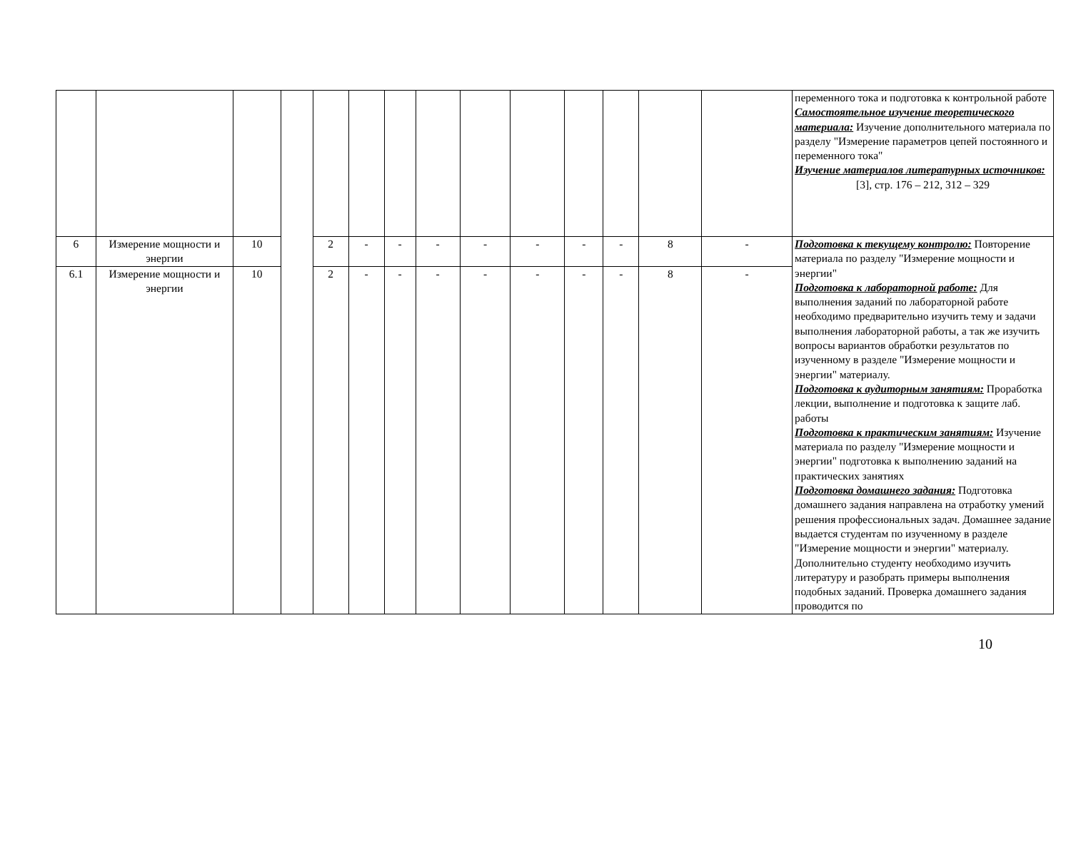| | | | | | | | | | | | | | | переменного тока и подготовка к контрольной работе Самостоятельное изучение теоретического материала: Изучение дополнительного материала по разделу "Измерение параметров цепей постоянного и переменного тока" Изучение материалов литературных источников: [3], стр. 176 – 212, 312 – 329 |
| 6 | Измерение мощности и энергии | 10 | | 2 | - | - | - | - | - | - | - | 8 | - | Подготовка к текущему контролю: Повторение материала по разделу "Измерение мощности и энергии" Подготовка к лабораторной работе: Для выполнения заданий по лабораторной работе необходимо предварительно изучить тему и задачи выполнения лабораторной работы, а так же изучить вопросы вариантов обработки результатов по изученному в разделе "Измерение мощности и энергии" материалу. Подготовка к аудиторным занятиям: Проработка лекции, выполнение и подготовка к защите лаб. работы Подготовка к практическим занятиям: Изучение материала по разделу "Измерение мощности и энергии" подготовка к выполнению заданий на практических занятиях Подготовка домашнего задания: Подготовка домашнего задания направлена на отработку умений решения профессиональных задач. Домашнее задание выдается студентам по изученному в разделе "Измерение мощности и энергии" материалу. Дополнительно студенту необходимо изучить литературу и разобрать примеры выполнения подобных заданий. Проверка домашнего задания проводится по |
| 6.1 | Измерение мощности и энергии | 10 | | 2 | - | - | - | - | - | - | - | 8 | - | |
10